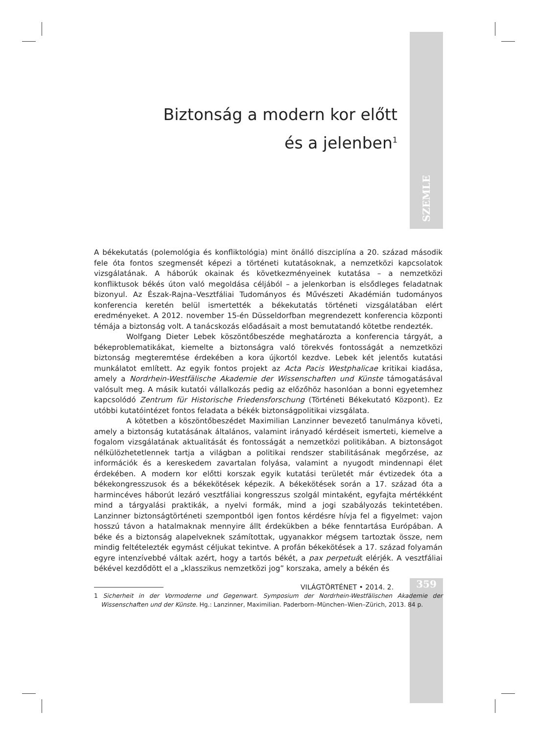SZEMLE
Biztonság a modern kor előtt
és a jelenben<sup>1</sup>
A békekutatás (polemológia és konfliktológia) mint önálló diszciplína a 20. század második fele óta fontos szegmensét képezi a történeti kutatásoknak, a nemzetközi kapcsolatok vizsgálatának. A háborúk okainak és következményeinek kutatása – a nemzetközi konfliktusok békés úton való megoldása céljából – a jelenkorban is elsődleges feladatnak bizonyul. Az Észak-Rajna–Vesztfáliai Tudományos és Művészeti Akadémián tudományos konferencia keretén belül ismertették a békekutatás történeti vizsgálatában elért eredményeket. A 2012. november 15-én Düsseldorfban megrendezett konferencia központi témája a biztonság volt. A tanácskozás előadásait a most bemutatandó kötetbe rendezték.
Wolfgang Dieter Lebek köszöntőbeszéde meghatározta a konferencia tárgyát, a békeproblematikákat, kiemelte a biztonságra való törekvés fontosságát a nemzetközi biztonság megteremtése érdekében a kora újkortól kezdve. Lebek két jelentős kutatási munkálatot említett. Az egyik fontos projekt az Acta Pacis Westphalicae kritikai kiadása, amely a Nordrhein-Westfälische Akademie der Wissenschaften und Künste támogatásával valósult meg. A másik kutatói vállalkozás pedig az előzőhöz hasonlóan a bonni egyetemhez kapcsolódó Zentrum für Historische Friedensforschung (Történeti Békekutató Központ). Ez utóbbi kutatóintézet fontos feladata a békék biztonságpolitikai vizsgálata.
A kötetben a köszöntőbeszédet Maximilian Lanzinner bevezető tanulmánya követi, amely a biztonság kutatásának általános, valamint irányadó kérdéseit ismerteti, kiemelve a fogalom vizsgálatának aktualitását és fontosságát a nemzetközi politikában. A biztonságot nélkülözhetetlennek tartja a világban a politikai rendszer stabilitásának megőrzése, az információk és a kereskedem zavartalan folyása, valamint a nyugodt mindennapi élet érdekében. A modern kor előtti korszak egyik kutatási területét már évtizedek óta a békekongresszusok és a békekötések képezik. A békekötések során a 17. század óta a harmincéves háborút lezáró vesztfáliai kongresszus szolgál mintaként, egyfajta mértékként mind a tárgyalási praktikák, a nyelvi formák, mind a jogi szabályozás tekintetében. Lanzinner biztonságtörténeti szempontból igen fontos kérdésre hívja fel a figyelmet: vajon hosszú távon a hatalmaknak mennyire állt érdekükben a béke fenntartása Európában. A béke és a biztonság alapelveknek számítottak, ugyanakkor mégsem tartoztak össze, nem mindig feltételezték egymást céljukat tekintve. A profán békekötések a 17. század folyamán egyre intenzívebbé váltak azért, hogy a tartós békét, a pax perpetuát elérjék. A vesztfáliai békével kezdődött el a „klasszikus nemzetközi jog” korszaka, amely a békén és
1 Sicherheit in der Vormoderne und Gegenwart. Symposium der Nordrhein-Westfälischen Akademie der Wissenschaften und der Künste. Hg.: Lanzinner, Maximilian. Paderborn–München–Wien–Zürich, 2013. 84 p.
VILÁGTÖRTÉNET • 2014. 2. 359